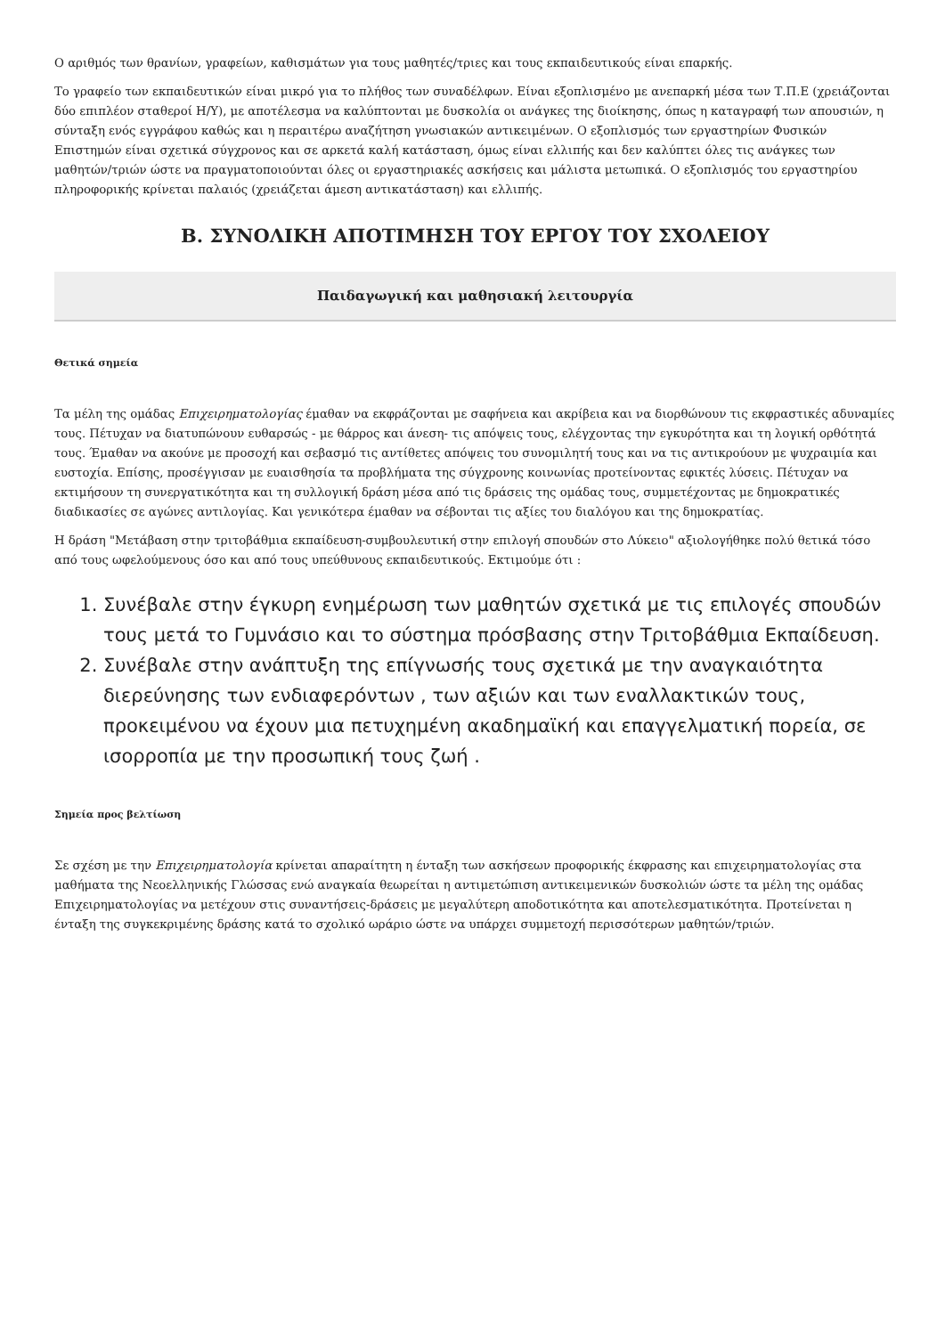Ο αριθμός των θρανίων, γραφείων, καθισμάτων για τους μαθητές/τριες και τους εκπαιδευτικούς είναι επαρκής.
Το γραφείο των εκπαιδευτικών είναι μικρό για το πλήθος των συναδέλφων. Είναι εξοπλισμένο με ανεπαρκή μέσα των Τ.Π.Ε (χρειάζονται δύο επιπλέον σταθεροί Η/Υ), με αποτέλεσμα να καλύπτονται με δυσκολία οι ανάγκες της διοίκησης, όπως η καταγραφή των απουσιών, η σύνταξη ενός εγγράφου καθώς και η περαιτέρω αναζήτηση γνωσιακών αντικειμένων. Ο εξοπλισμός των εργαστηρίων Φυσικών Επιστημών είναι σχετικά σύγχρονος και σε αρκετά καλή κατάσταση, όμως είναι ελλιπής και δεν καλύπτει όλες τις ανάγκες των μαθητών/τριών ώστε να πραγματοποιούνται όλες οι εργαστηριακές ασκήσεις και μάλιστα μετωπικά. Ο εξοπλισμός του εργαστηρίου πληροφορικής κρίνεται παλαιός (χρειάζεται άμεση αντικατάσταση) και ελλιπής.
Β. ΣΥΝΟΛΙΚΗ ΑΠΟΤΙΜΗΣΗ ΤΟΥ ΕΡΓΟΥ ΤΟΥ ΣΧΟΛΕΙΟΥ
Παιδαγωγική και μαθησιακή λειτουργία
Θετικά σημεία
Τα μέλη της ομάδας Επιχειρηματολογίας έμαθαν να εκφράζονται με σαφήνεια και ακρίβεια και να διορθώνουν τις εκφραστικές αδυναμίες τους. Πέτυχαν να διατυπώνουν ευθαρσώς - με θάρρος και άνεση- τις απόψεις τους, ελέγχοντας την εγκυρότητα και τη λογική ορθότητά τους. Έμαθαν να ακούνε με προσοχή και σεβασμό τις αντίθετες απόψεις του συνομιλητή τους και να τις αντικρούουν με ψυχραιμία και ευστοχία. Επίσης, προσέγγισαν με ευαισθησία τα προβλήματα της σύγχρονης κοινωνίας προτείνοντας εφικτές λύσεις. Πέτυχαν να εκτιμήσουν τη συνεργατικότητα και τη συλλογική δράση μέσα από τις δράσεις της ομάδας τους, συμμετέχοντας με δημοκρατικές διαδικασίες σε αγώνες αντιλογίας. Και γενικότερα έμαθαν να σέβονται τις αξίες του διαλόγου και της δημοκρατίας.
Η δράση "Μετάβαση στην τριτοβάθμια εκπαίδευση-συμβουλευτική στην επιλογή σπουδών στο Λύκειο" αξιολογήθηκε πολύ θετικά τόσο από τους ωφελούμενους όσο και από τους υπεύθυνους εκπαιδευτικούς. Εκτιμούμε ότι :
1. Συνέβαλε στην έγκυρη ενημέρωση των μαθητών σχετικά με τις επιλογές σπουδών τους μετά το Γυμνάσιο και το σύστημα πρόσβασης στην Τριτοβάθμια Εκπαίδευση.
2. Συνέβαλε στην ανάπτυξη της επίγνωσής τους σχετικά με την αναγκαιότητα διερεύνησης των ενδιαφερόντων , των αξιών και των εναλλακτικών τους, προκειμένου να έχουν μια πετυχημένη ακαδημαϊκή και επαγγελματική πορεία, σε ισορροπία με την προσωπική τους ζωή .
Σημεία προς βελτίωση
Σε σχέση με την Επιχειρηματολογία κρίνεται απαραίτητη η ένταξη των ασκήσεων προφορικής έκφρασης και επιχειρηματολογίας στα μαθήματα της Νεοελληνικής Γλώσσας ενώ αναγκαία θεωρείται η αντιμετώπιση αντικειμενικών δυσκολιών ώστε τα μέλη της ομάδας Επιχειρηματολογίας να μετέχουν στις συναντήσεις-δράσεις με μεγαλύτερη αποδοτικότητα και αποτελεσματικότητα. Προτείνεται η ένταξη της συγκεκριμένης δράσης κατά το σχολικό ωράριο ώστε να υπάρχει συμμετοχή περισσότερων μαθητών/τριών.